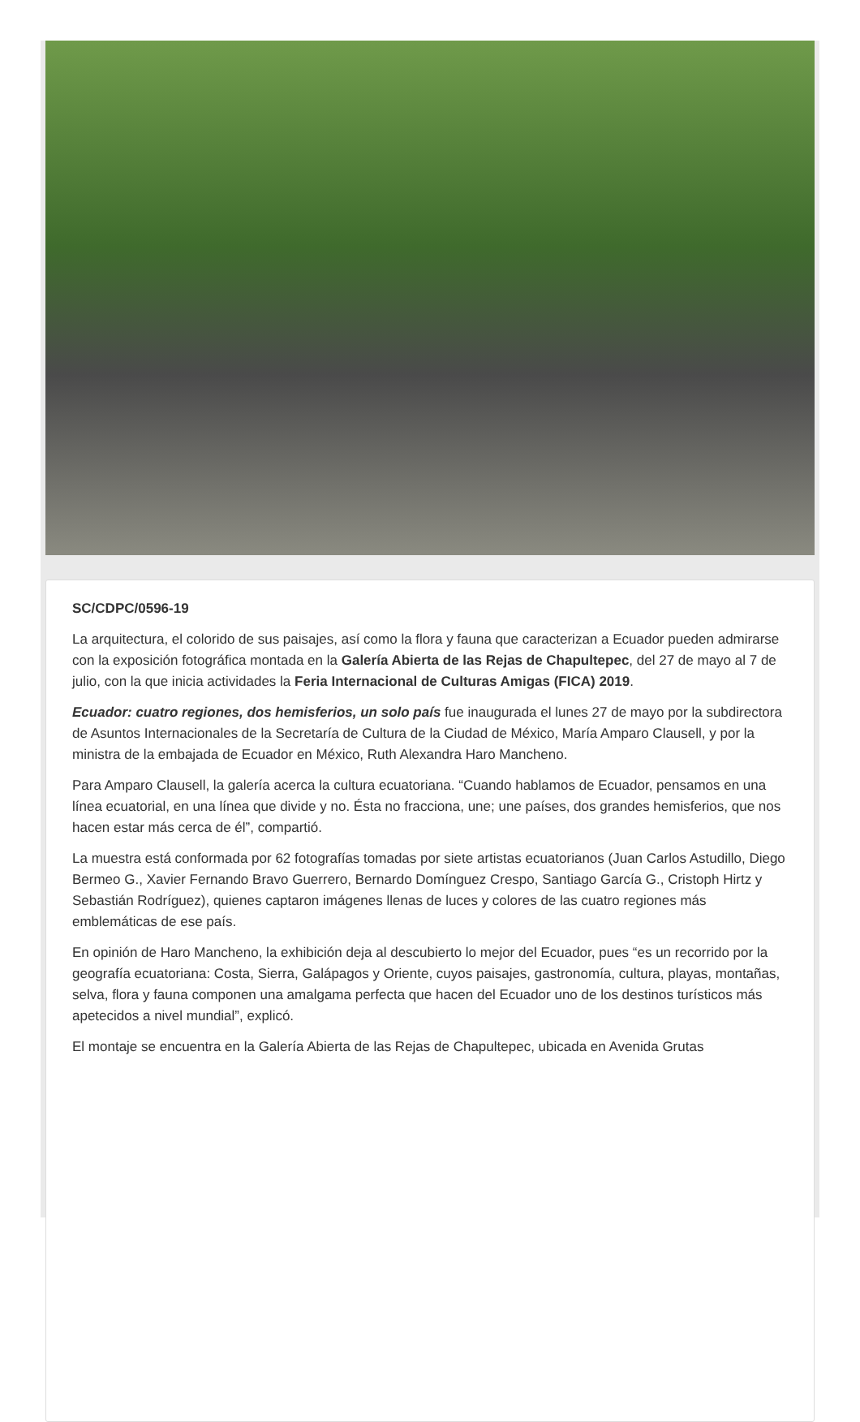SC/CDPC/0596-19
La arquitectura, el colorido de sus paisajes, así como la flora y fauna que caracterizan a Ecuador pueden admirarse con la exposición fotográfica montada en la Galería Abierta de las Rejas de Chapultepec, del 27 de mayo al 7 de julio, con la que inicia actividades la Feria Internacional de Culturas Amigas (FICA) 2019.
Ecuador: cuatro regiones, dos hemisferios, un solo país fue inaugurada el lunes 27 de mayo por la subdirectora de Asuntos Internacionales de la Secretaría de Cultura de la Ciudad de México, María Amparo Clausell, y por la ministra de la embajada de Ecuador en México, Ruth Alexandra Haro Mancheno.
Para Amparo Clausell, la galería acerca la cultura ecuatoriana. “Cuando hablamos de Ecuador, pensamos en una línea ecuatorial, en una línea que divide y no. Ésta no fracciona, une; une países, dos grandes hemisferios, que nos hacen estar más cerca de él”, compartió.
La muestra está conformada por 62 fotografías tomadas por siete artistas ecuatorianos (Juan Carlos Astudillo, Diego Bermeo G., Xavier Fernando Bravo Guerrero, Bernardo Domínguez Crespo, Santiago García G., Cristoph Hirtz y Sebastián Rodríguez), quienes captaron imágenes llenas de luces y colores de las cuatro regiones más emblemáticas de ese país.
En opinión de Haro Mancheno, la exhibición deja al descubierto lo mejor del Ecuador, pues “es un recorrido por la geografía ecuatoriana: Costa, Sierra, Galápagos y Oriente, cuyos paisajes, gastronomía, cultura, playas, montañas, selva, flora y fauna componen una amalgama perfecta que hacen del Ecuador uno de los destinos turísticos más apetecidos a nivel mundial”, explicó.
El montaje se encuentra en la Galería Abierta de las Rejas de Chapultepec, ubicada en Avenida Grutas